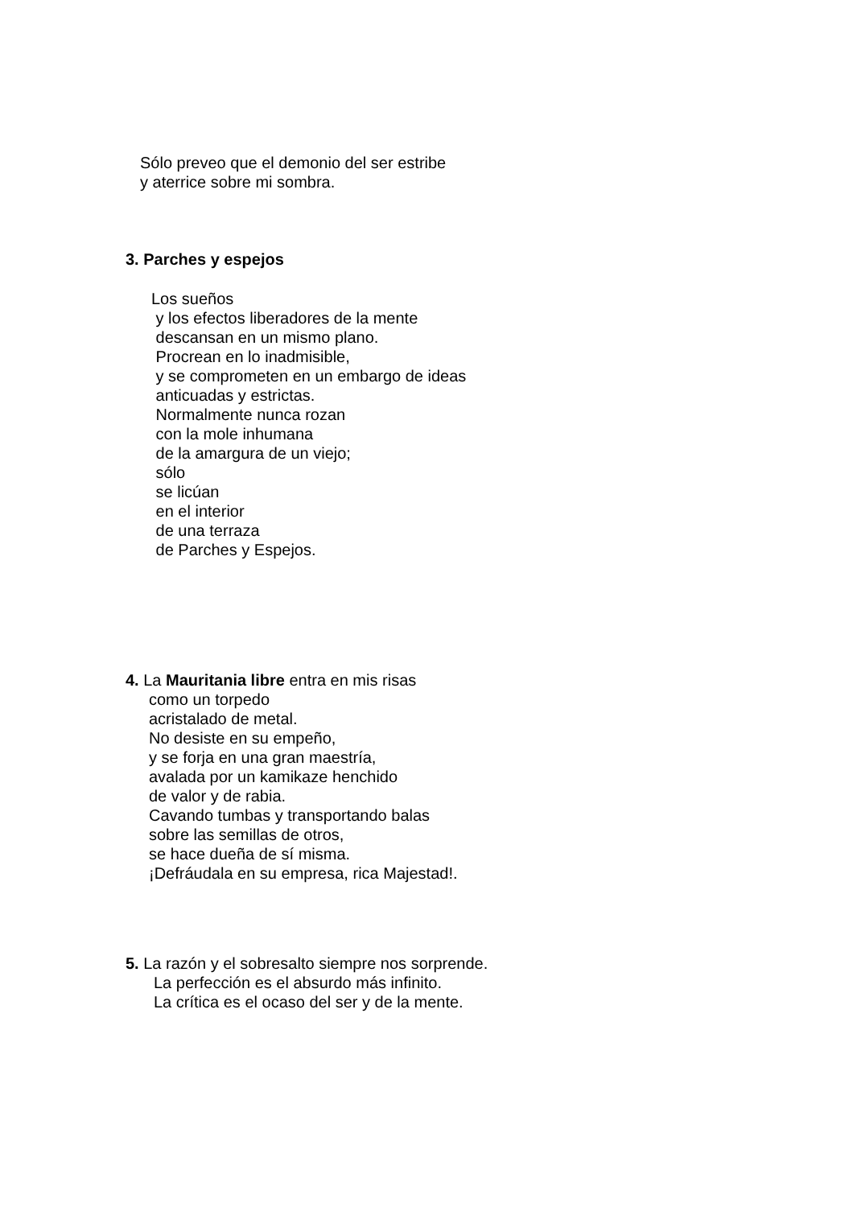Sólo preveo que el demonio del ser estribe
y aterrice sobre mi sombra.
3. Parches y espejos
Los sueños
y los efectos liberadores de la mente
descansan en un mismo plano.
Procrean en lo inadmisible,
y se comprometen en un embargo de ideas
anticuadas y estrictas.
Normalmente nunca rozan
con la mole inhumana
de la amargura de un viejo;
sólo
se licúan
en el interior
de una terraza
de Parches y Espejos.
4. La Mauritania libre entra en mis risas
como un torpedo
acristalado de metal.
No desiste en su empeño,
y se forja en una gran maestría,
avalada por un kamikaze henchido
de valor y de rabia.
Cavando tumbas y transportando balas
sobre las semillas de otros,
se hace dueña de sí misma.
¡Defráudala en su empresa, rica Majestad!.
5. La razón y el sobresalto siempre nos sorprende.
La perfección es el absurdo más infinito.
La crítica es el ocaso del ser y de la mente.